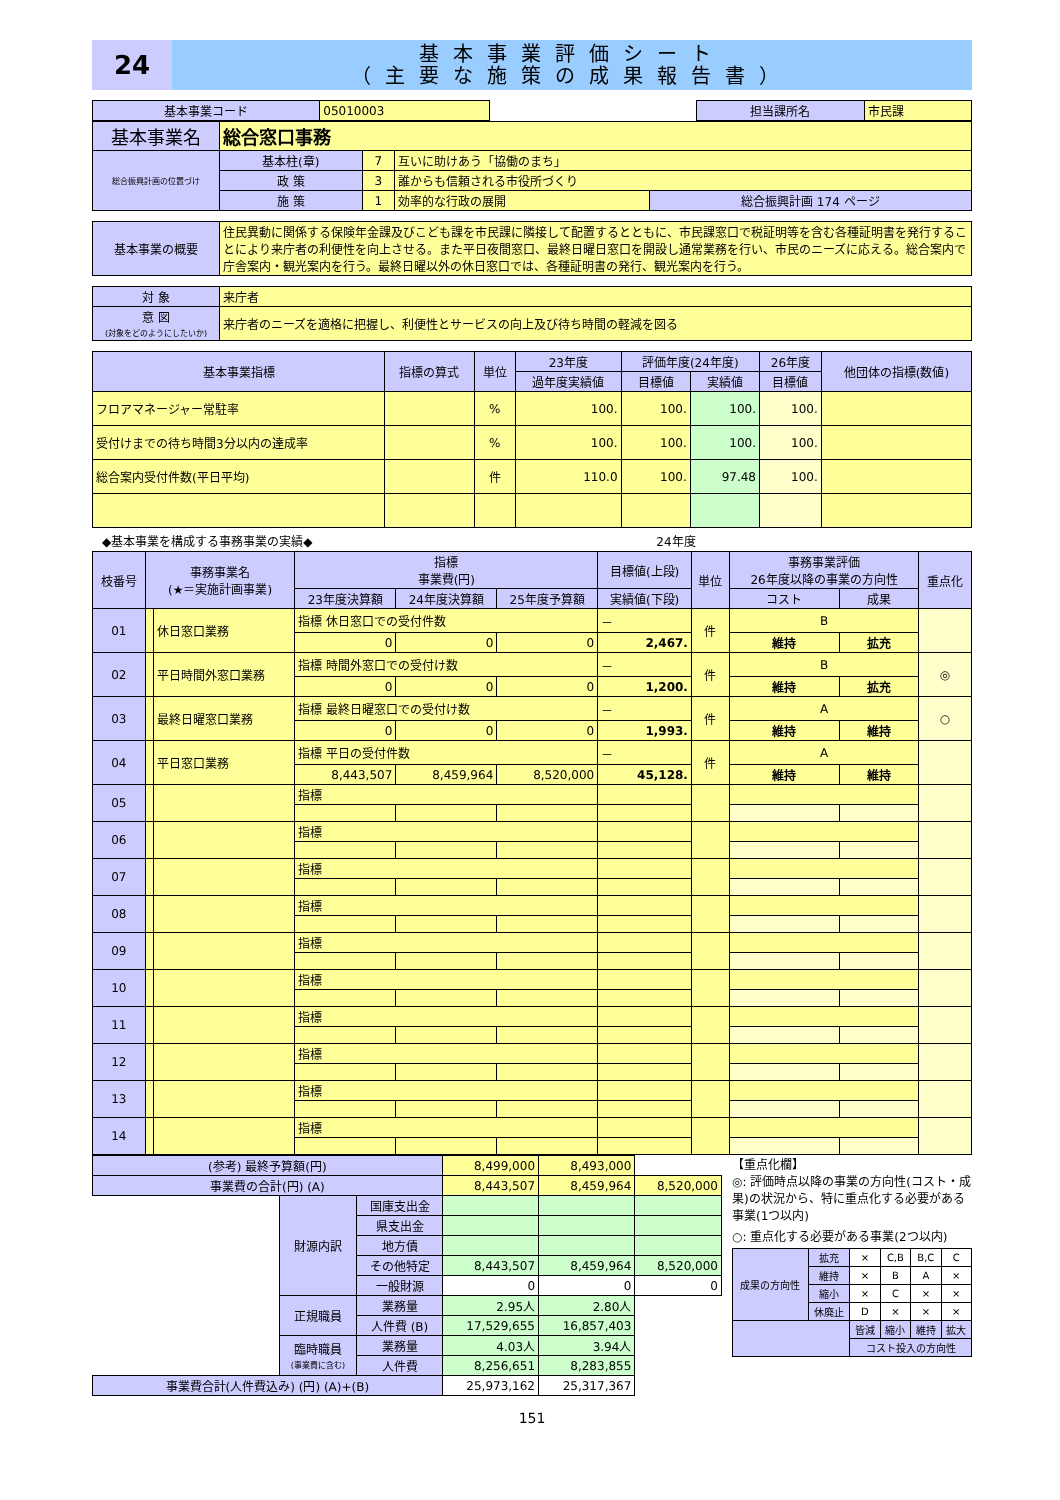24
基本事業評価シート
（主要な施策の成果報告書）
| 基本事業コード | 05010003 | | 担当課所名 | 市民課 |
| 基本事業名 | 総合窓口事務 | | | |
| 総合振興計画の位置づけ | 基本柱(章) | 7 | 互いに助けあう「協働のまち」 | |
| | 政 策 | 3 | 誰からも信頼される市役所づくり | |
| | 施 策 | 1 | 効率的な行政の展開 | 総合振興計画 174 ページ |
| 基本事業の概要 | 住民異動に関係する保険年金課及びこども課を市民課に隣接して配置するとともに、市民課窓口で税証明等を含む各種証明書を発行することにより来庁者の利便性を向上させる。また平日夜間窓口、最終日曜日窓口を開設し通常業務を行い、市民のニーズに応える。総合案内で庁舎案内・観光案内を行う。最終日曜以外の休日窓口では、各種証明書の発行、観光案内を行う。 |
| 対 象 | 来庁者 |
| 意 図 (対象をどのようにしたいか) | 来庁者のニーズを適格に把握し、利便性とサービスの向上及び待ち時間の軽減を図る |
| 基本事業指標 | 指標の算式 | 単位 | 23年度 | 評価年度(24年度) | | 26年度 | 他団体の指標(数値) |
| --- | --- | --- | --- | --- | --- | --- | --- |
| | | | 過年度実績値 | 目標値 | 実績値 | 目標値 | |
| フロアマネージャー常駐率 | | % | 100. | 100. | 100. | 100. | |
| 受付けまでの待ち時間3分以内の達成率 | | % | 100. | 100. | 100. | 100. | |
| 総合案内受付件数(平日平均) | | 件 | 110.0 | 100. | 97.48 | 100. | |
◆基本事業を構成する事務事業の実績◆ 24年度
| 枝番号 | 事務事業名 (★＝実施計画事業) | | 指標 事業費(円) | | | 目標値(上段) | 単位 | 事務事業評価 26年度以降の事業の方向性 | | 重点化 |
| --- | --- | --- | --- | --- | --- | --- | --- | --- | --- | --- |
| | | | 23年度決算額 | 24年度決算額 | 25年度予算額 | 実績値(下段) | | コスト | 成果 | |
| 01 | | 休日窓口業務 | 指標 休日窓口での受付件数 | | | － | 件 | B | | |
| | | | 0 | 0 | 0 | 2,467. | | 維持 | 拡充 | |
| 02 | | 平日時間外窓口業務 | 指標 時間外窓口での受付け数 | | | － | 件 | B | | ◎ |
| | | | 0 | 0 | 0 | 1,200. | | 維持 | 拡充 | |
| 03 | | 最終日曜窓口業務 | 指標 最終日曜窓口での受付け数 | | | － | 件 | A | | ○ |
| | | | 0 | 0 | 0 | 1,993. | | 維持 | 維持 | |
| 04 | | 平日窓口業務 | 指標 平日の受付件数 | | | － | 件 | A | | |
| | | | 8,443,507 | 8,459,964 | 8,520,000 | 45,128. | | 維持 | 維持 | |
| 05 | | | 指標 | | | | | | | |
| 06 | | | 指標 | | | | | | | |
| 07 | | | 指標 | | | | | | | |
| 08 | | | 指標 | | | | | | | |
| 09 | | | 指標 | | | | | | | |
| 10 | | | 指標 | | | | | | | |
| 11 | | | 指標 | | | | | | | |
| 12 | | | 指標 | | | | | | | |
| 13 | | | 指標 | | | | | | | |
| 14 | | | 指標 | | | | | | | |
| (参考) 最終予算額(円) | | | 8,499,000 | 8,493,000 | |
| 事業費の合計(円) (A) | | | 8,443,507 | 8,459,964 | 8,520,000 |
| | 財源内訳 | 国庫支出金 | | | |
| | | 県支出金 | | | |
| | | 地方債 | | | |
| | | その他特定 | 8,443,507 | 8,459,964 | 8,520,000 |
| | | 一般財源 | 0 | 0 | 0 |
| | 正規職員 | 業務量 | 2.95人 | 2.80人 | |
| | | 人件費 (B) | 17,529,655 | 16,857,403 | |
| | 臨時職員 (事業費に含む) | 業務量 | 4.03人 | 3.94人 | |
| | | 人件費 | 8,256,651 | 8,283,855 | |
| 事業費合計(人件費込み) (円) (A)+(B) | | | 25,973,162 | 25,317,367 | |
【重点化欄】
◎: 評価時点以降の事業の方向性(コスト・成果)の状況から、特に重点化する必要がある事業(1つ以内)
○: 重点化する必要がある事業(2つ以内)
| 成果の方向性 | 拡充 | × | C,B | B,C | C |
| | 維持 | × | B | A | × |
| | 縮小 | × | C | × | × |
| | 休廃止 | D | × | × | × |
| | | 皆減 | 縮小 | 維持 | 拡大 |
| | | コスト投入の方向性 | | | |
151